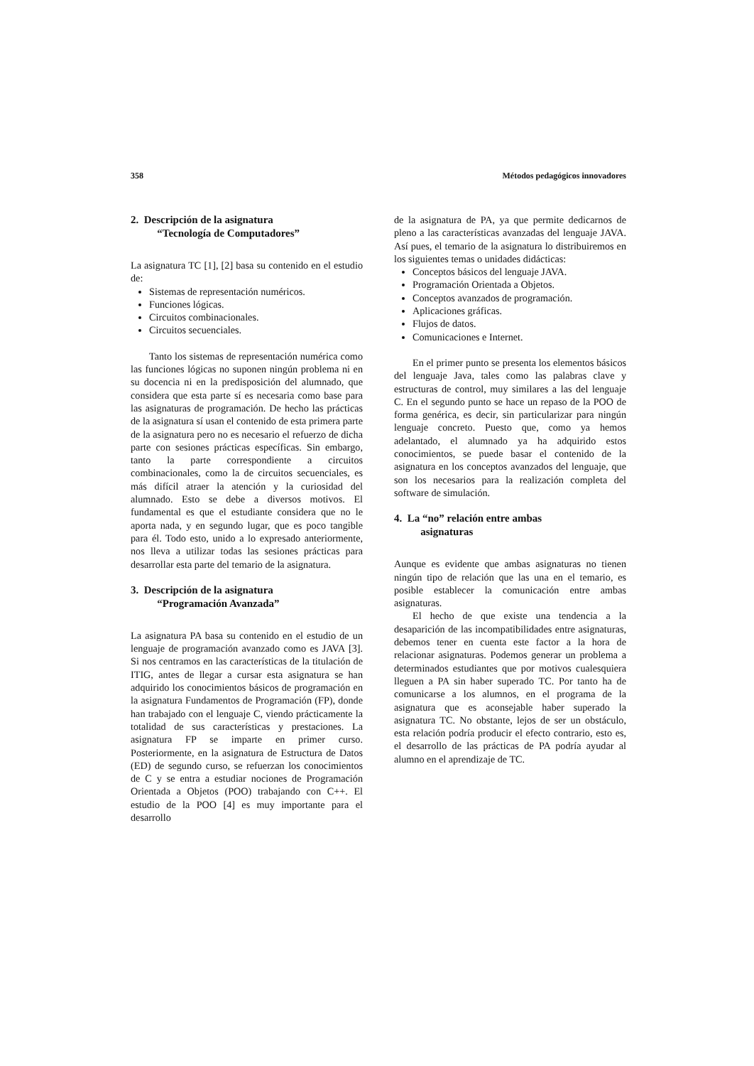358 Métodos pedagógicos innovadores
2. Descripción de la asignatura
“Tecnología de Computadores”
La asignatura TC [1], [2] basa su contenido en el estudio de:
Sistemas de representación numéricos.
Funciones lógicas.
Circuitos combinacionales.
Circuitos secuenciales.
Tanto los sistemas de representación numérica como las funciones lógicas no suponen ningún problema ni en su docencia ni en la predisposición del alumnado, que considera que esta parte sí es necesaria como base para las asignaturas de programación. De hecho las prácticas de la asignatura sí usan el contenido de esta primera parte de la asignatura pero no es necesario el refuerzo de dicha parte con sesiones prácticas específicas. Sin embargo, tanto la parte correspondiente a circuitos combinacionales, como la de circuitos secuenciales, es más difícil atraer la atención y la curiosidad del alumnado. Esto se debe a diversos motivos. El fundamental es que el estudiante considera que no le aporta nada, y en segundo lugar, que es poco tangible para él. Todo esto, unido a lo expresado anteriormente, nos lleva a utilizar todas las sesiones prácticas para desarrollar esta parte del temario de la asignatura.
3. Descripción de la asignatura
“Programación Avanzada”
La asignatura PA basa su contenido en el estudio de un lenguaje de programación avanzado como es JAVA [3]. Si nos centramos en las características de la titulación de ITIG, antes de llegar a cursar esta asignatura se han adquirido los conocimientos básicos de programación en la asignatura Fundamentos de Programación (FP), donde han trabajado con el lenguaje C, viendo prácticamente la totalidad de sus características y prestaciones. La asignatura FP se imparte en primer curso. Posteriormente, en la asignatura de Estructura de Datos (ED) de segundo curso, se refuerzan los conocimientos de C y se entra a estudiar nociones de Programación Orientada a Objetos (POO) trabajando con C++. El estudio de la POO [4] es muy importante para el desarrollo
de la asignatura de PA, ya que permite dedicarnos de pleno a las características avanzadas del lenguaje JAVA. Así pues, el temario de la asignatura lo distribuiremos en los siguientes temas o unidades didácticas:
Conceptos básicos del lenguaje JAVA.
Programación Orientada a Objetos.
Conceptos avanzados de programación.
Aplicaciones gráficas.
Flujos de datos.
Comunicaciones e Internet.
En el primer punto se presenta los elementos básicos del lenguaje Java, tales como las palabras clave y estructuras de control, muy similares a las del lenguaje C. En el segundo punto se hace un repaso de la POO de forma genérica, es decir, sin particularizar para ningún lenguaje concreto. Puesto que, como ya hemos adelantado, el alumnado ya ha adquirido estos conocimientos, se puede basar el contenido de la asignatura en los conceptos avanzados del lenguaje, que son los necesarios para la realización completa del software de simulación.
4. La “no” relación entre ambas
asignaturas
Aunque es evidente que ambas asignaturas no tienen ningún tipo de relación que las una en el temario, es posible establecer la comunicación entre ambas asignaturas.
El hecho de que existe una tendencia a la desaparición de las incompatibilidades entre asignaturas, debemos tener en cuenta este factor a la hora de relacionar asignaturas. Podemos generar un problema a determinados estudiantes que por motivos cualesquiera lleguen a PA sin haber superado TC. Por tanto ha de comunicarse a los alumnos, en el programa de la asignatura que es aconsejable haber superado la asignatura TC. No obstante, lejos de ser un obstáculo, esta relación podría producir el efecto contrario, esto es, el desarrollo de las prácticas de PA podría ayudar al alumno en el aprendizaje de TC.